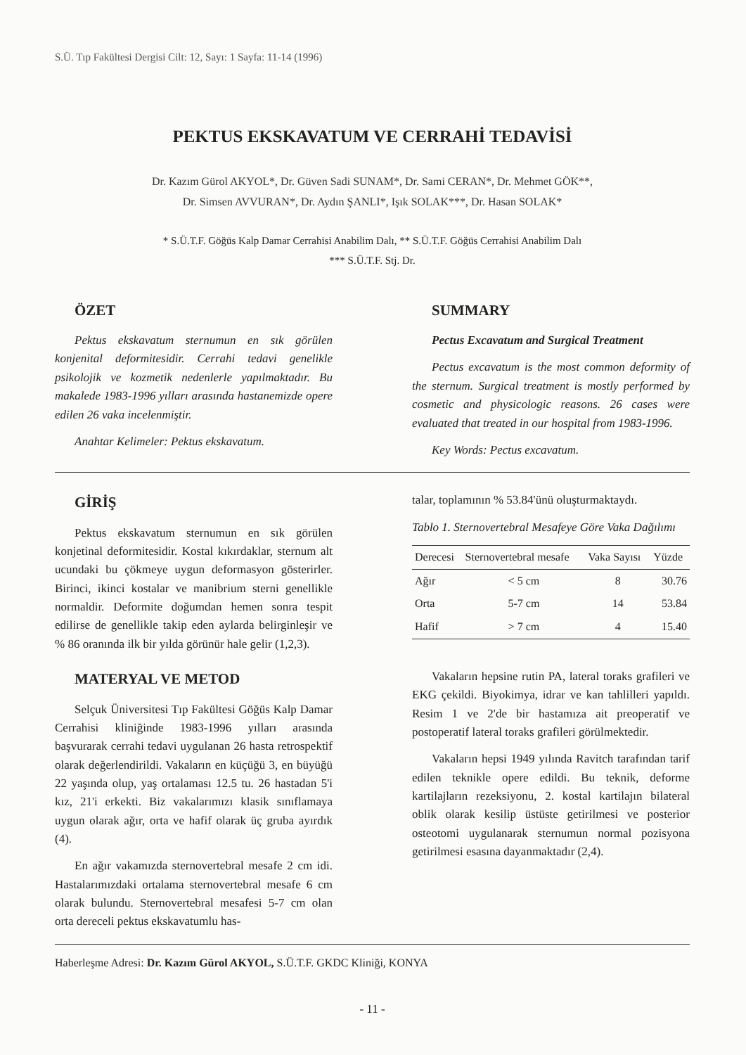S.Ü. Tıp Fakültesi Dergisi Cilt: 12, Sayı: 1 Sayfa: 11-14 (1996)
PEKTUS EKSKAVATUM VE CERRAHİ TEDAVİSİ
Dr. Kazım Gürol AKYOL*, Dr. Güven Sadi SUNAM*, Dr. Sami CERAN*, Dr. Mehmet GÖK**,
Dr. Simsen AVVURAN*, Dr. Aydın ŞANLI*, Işık SOLAK***, Dr. Hasan SOLAK*
* S.Ü.T.F. Göğüs Kalp Damar Cerrahisi Anabilim Dalı, ** S.Ü.T.F. Göğüs Cerrahisi Anabilim Dalı
*** S.Ü.T.F. Stj. Dr.
ÖZET
Pektus ekskavatum sternumun en sık görülen konjenital deformitesidir. Cerrahi tedavi genelikle psikolojik ve kozmetik nedenlerle yapılmaktadır. Bu makalede 1983-1996 yılları arasında hastanemizde opere edilen 26 vaka incelenmiştir.
Anahtar Kelimeler: Pektus ekskavatum.
SUMMARY
Pectus Excavatum and Surgical Treatment
Pectus excavatum is the most common deformity of the sternum. Surgical treatment is mostly performed by cosmetic and physicologic reasons. 26 cases were evaluated that treated in our hospital from 1983-1996.
Key Words: Pectus excavatum.
GİRİŞ
Pektus ekskavatum sternumun en sık görülen konjetinal deformitesidir. Kostal kıkırdaklar, sternum alt ucundaki bu çökmeye uygun deformasyon gösterirler. Birinci, ikinci kostalar ve manibrium sterni genellikle normaldir. Deformite doğumdan hemen sonra tespit edilirse de genellikle takip eden aylarda belirginleşir ve % 86 oranında ilk bir yılda görünür hale gelir (1,2,3).
MATERYAL VE METOD
Selçuk Üniversitesi Tıp Fakültesi Göğüs Kalp Damar Cerrahisi kliniğinde 1983-1996 yılları arasında başvurarak cerrahi tedavi uygulanan 26 hasta retrospektif olarak değerlendirildi. Vakaların en küçüğü 3, en büyüğü 22 yaşında olup, yaş ortalaması 12.5 tu. 26 hastadan 5'i kız, 21'i erkekti. Biz vakalarımızı klasik sınıflamaya uygun olarak ağır, orta ve hafif olarak üç gruba ayırdık (4).
En ağır vakamızda sternovertebral mesafe 2 cm idi. Hastalarımızdaki ortalama sternovertebral mesafe 6 cm olarak bulundu. Sternovertebral mesafesi 5-7 cm olan orta dereceli pektus ekskavatumlu has-
talar, toplamının % 53.84'ünü oluşturmaktaydı.
Tablo 1. Sternovertebral Mesafeye Göre Vaka Dağılımı
| Derecesi | Sternovertebral mesafe | Vaka Sayısı | Yüzde |
| --- | --- | --- | --- |
| Ağır | < 5 cm | 8 | 30.76 |
| Orta | 5-7 cm | 14 | 53.84 |
| Hafif | > 7 cm | 4 | 15.40 |
Vakaların hepsine rutin PA, lateral toraks grafileri ve EKG çekildi. Biyokimya, idrar ve kan tahlilleri yapıldı. Resim 1 ve 2'de bir hastamıza ait preoperatif ve postoperatif lateral toraks grafileri görülmektedir.
Vakaların hepsi 1949 yılında Ravitch tarafından tarif edilen teknikle opere edildi. Bu teknik, deforme kartilajların rezeksiyonu, 2. kostal kartilajın bilateral oblik olarak kesilip üstüste getirilmesi ve posterior osteotomi uygulanarak sternumun normal pozisyona getirilmesi esasına dayanmaktadır (2,4).
Haberleşme Adresi: Dr. Kazım Gürol AKYOL, S.Ü.T.F. GKDC Kliniği, KONYA
- 11 -